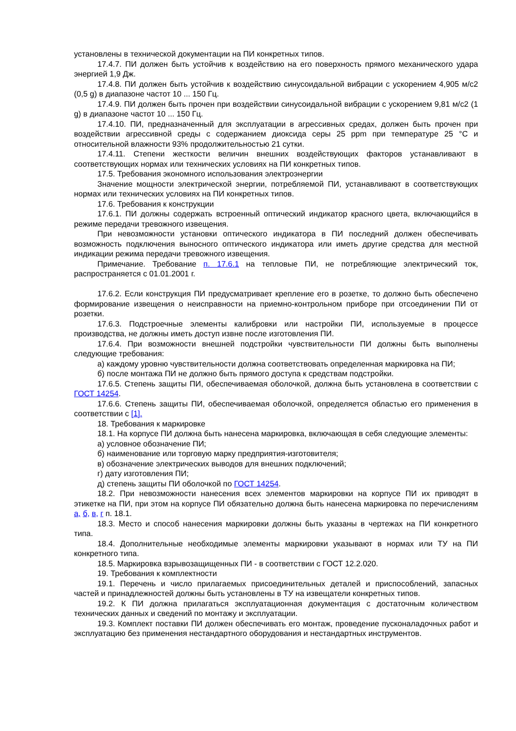установлены в технической документации на ПИ конкретных типов.
17.4.7. ПИ должен быть устойчив к воздействию на его поверхность прямого механического удара энергией 1,9 Дж.
17.4.8. ПИ должен быть устойчив к воздействию синусоидальной вибрации с ускорением 4,905 м/с2 (0,5 g) в диапазоне частот 10 ... 150 Гц.
17.4.9. ПИ должен быть прочен при воздействии синусоидальной вибрации с ускорением 9,81 м/с2 (1 g) в диапазоне частот 10 ... 150 Гц.
17.4.10. ПИ, предназначенный для эксплуатации в агрессивных средах, должен быть прочен при воздействии агрессивной среды с содержанием диоксида серы 25 ppm при температуре 25 °С и относительной влажности 93% продолжительностью 21 сутки.
17.4.11. Степени жесткости величин внешних воздействующих факторов устанавливают в соответствующих нормах или технических условиях на ПИ конкретных типов.
17.5. Требования экономного использования электроэнергии
Значение мощности электрической энергии, потребляемой ПИ, устанавливают в соответствующих нормах или технических условиях на ПИ конкретных типов.
17.6. Требования к конструкции
17.6.1. ПИ должны содержать встроенный оптический индикатор красного цвета, включающийся в режиме передачи тревожного извещения.
При невозможности установки оптического индикатора в ПИ последний должен обеспечивать возможность подключения выносного оптического индикатора или иметь другие средства для местной индикации режима передачи тревожного извещения.
Примечание. Требование п. 17.6.1 на тепловые ПИ, не потребляющие электрический ток, распространяется с 01.01.2001 г.
17.6.2. Если конструкция ПИ предусматривает крепление его в розетке, то должно быть обеспечено формирование извещения о неисправности на приемно-контрольном приборе при отсоединении ПИ от розетки.
17.6.3. Подстроечные элементы калибровки или настройки ПИ, используемые в процессе производства, не должны иметь доступ извне после изготовления ПИ.
17.6.4. При возможности внешней подстройки чувствительности ПИ должны быть выполнены следующие требования:
а) каждому уровню чувствительности должна соответствовать определенная маркировка на ПИ;
б) после монтажа ПИ не должно быть прямого доступа к средствам подстройки.
17.6.5. Степень защиты ПИ, обеспечиваемая оболочкой, должна быть установлена в соответствии с ГОСТ 14254.
17.6.6. Степень защиты ПИ, обеспечиваемая оболочкой, определяется областью его применения в соответствии с [1].
18. Требования к маркировке
18.1. На корпусе ПИ должна быть нанесена маркировка, включающая в себя следующие элементы:
а) условное обозначение ПИ;
б) наименование или торговую марку предприятия-изготовителя;
в) обозначение электрических выводов для внешних подключений;
г) дату изготовления ПИ;
д) степень защиты ПИ оболочкой по ГОСТ 14254.
18.2. При невозможности нанесения всех элементов маркировки на корпусе ПИ их приводят в этикетке на ПИ, при этом на корпусе ПИ обязательно должна быть нанесена маркировка по перечислениям а, б, в, г п. 18.1.
18.3. Место и способ нанесения маркировки должны быть указаны в чертежах на ПИ конкретного типа.
18.4. Дополнительные необходимые элементы маркировки указывают в нормах или ТУ на ПИ конкретного типа.
18.5. Маркировка взрывозащищенных ПИ - в соответствии с ГОСТ 12.2.020.
19. Требования к комплектности
19.1. Перечень и число прилагаемых присоединительных деталей и приспособлений, запасных частей и принадлежностей должны быть установлены в ТУ на извещатели конкретных типов.
19.2. К ПИ должна прилагаться эксплуатационная документация с достаточным количеством технических данных и сведений по монтажу и эксплуатации.
19.3. Комплект поставки ПИ должен обеспечивать его монтаж, проведение пусконаладочных работ и эксплуатацию без применения нестандартного оборудования и нестандартных инструментов.